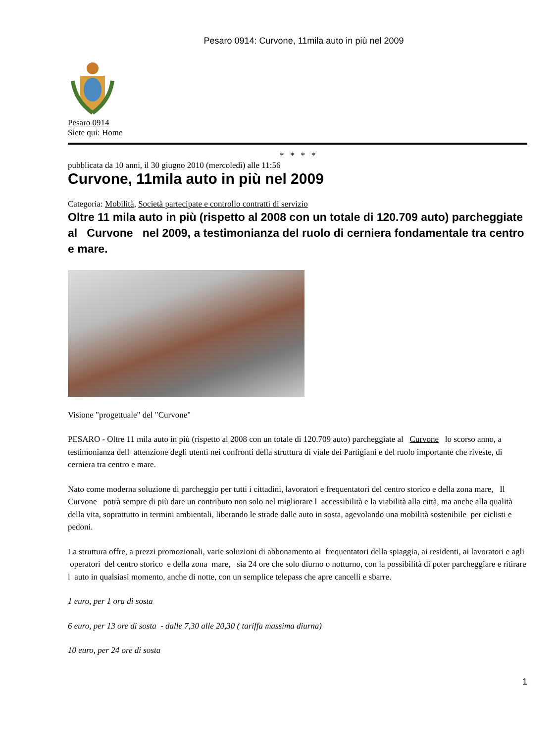Pesaro 0914: Curvone, 11mila auto in più nel 2009
Pesaro 0914
Siete qui: Home
* * * *
pubblicata da 10 anni, il 30 giugno 2010 (mercoledì) alle 11:56
Curvone, 11mila auto in più nel 2009
Categoria: Mobilità, Società partecipate e controllo contratti di servizio
Oltre 11 mila auto in più (rispetto al 2008 con un totale di 120.709 auto) parcheggiate al Curvone nel 2009, a testimonianza del ruolo di cerniera fondamentale tra centro e mare.
Visione "progettuale" del "Curvone"
PESARO - Oltre 11 mila auto in più (rispetto al 2008 con un totale di 120.709 auto) parcheggiate al Curvone lo scorso anno, a testimonianza dell attenzione degli utenti nei confronti della struttura di viale dei Partigiani e del ruolo importante che riveste, di cerniera tra centro e mare.
Nato come moderna soluzione di parcheggio per tutti i cittadini, lavoratori e frequentatori del centro storico e della zona mare, Il Curvone potrà sempre di più dare un contributo non solo nel migliorare l accessibilità e la viabilità alla città, ma anche alla qualità della vita, soprattutto in termini ambientali, liberando le strade dalle auto in sosta, agevolando una mobilità sostenibile per ciclisti e pedoni.
La struttura offre, a prezzi promozionali, varie soluzioni di abbonamento ai frequentatori della spiaggia, ai residenti, ai lavoratori e agli operatori del centro storico e della zona mare, sia 24 ore che solo diurno o notturno, con la possibilità di poter parcheggiare e ritirare l auto in qualsiasi momento, anche di notte, con un semplice telepass che apre cancelli e sbarre.
1 euro, per 1 ora di sosta
6 euro, per 13 ore di sosta - dalle 7,30 alle 20,30 ( tariffa massima diurna)
10 euro, per 24 ore di sosta
1